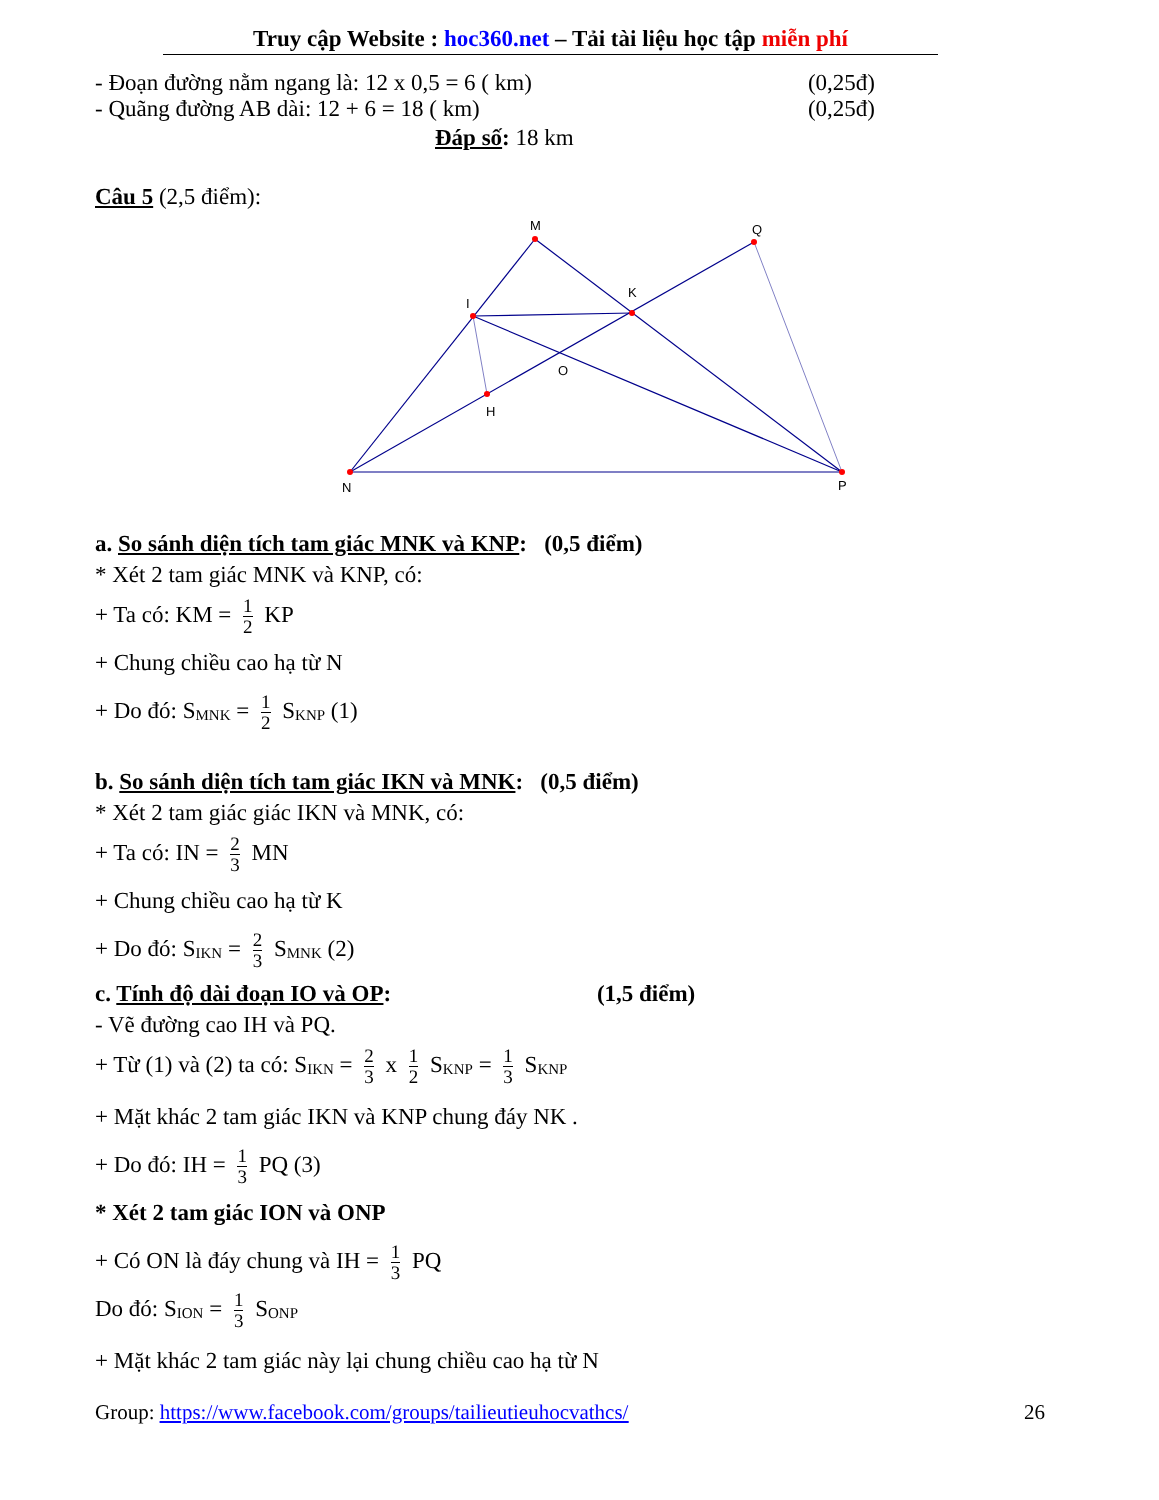Truy cập Website : hoc360.net – Tải tài liệu học tập miễn phí
- Đoạn đường nằm ngang là: 12 x 0,5 = 6 ( km) (0,25đ)
- Quãng đường AB dài: 12 + 6 = 18 ( km) (0,25đ)
Đáp số: 18 km
Câu 5 (2,5 điểm):
M
Q
I
K
O
H
N
P
a. So sánh diện tích tam giác MNK và KNP: (0,5 điểm)
* Xét 2 tam giác MNK và KNP, có:
+ Ta có: KM = 1 2 KP
+ Chung chiều cao hạ từ N
+ Do đó: S<sub>MNK</sub> = 1 2 S<sub>KNP</sub> (1)
b. So sánh diện tích tam giác IKN và MNK: (0,5 điểm)
* Xét 2 tam giác giác IKN và MNK, có:
+ Ta có: IN = 2 3 MN
+ Chung chiều cao hạ từ K
+ Do đó: S<sub>IKN</sub> = 2 3 S<sub>MNK</sub> (2)
c. Tính độ dài đoạn IO và OP: (1,5 điểm)
- Vẽ đường cao IH và PQ.
+ Từ (1) và (2) ta có: S<sub>IKN</sub> = 2 3 x 1 2 S<sub>KNP</sub> = 1 3 S<sub>KNP</sub>
+ Mặt khác 2 tam giác IKN và KNP chung đáy NK .
+ Do đó: IH = 1 3 PQ (3)
* Xét 2 tam giác ION và ONP
+ Có ON là đáy chung và IH = 1 3 PQ
Do đó: S<sub>ION</sub> = 1 3 S<sub>ONP</sub>
+ Mặt khác 2 tam giác này lại chung chiều cao hạ từ N
Group: https://www.facebook.com/groups/tailieutieuhocvathcs/ 26